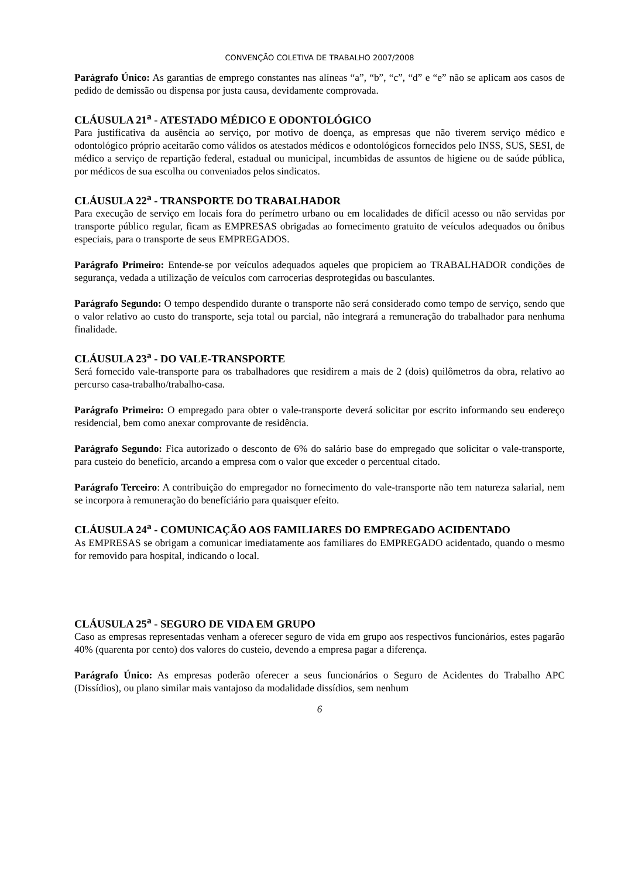CONVENÇÃO COLETIVA DE TRABALHO 2007/2008
Parágrafo Único: As garantias de emprego constantes nas alíneas “a”, “b”, “c”, “d” e “e” não se aplicam aos casos de pedido de demissão ou dispensa por justa causa, devidamente comprovada.
CLÁUSULA 21<sup>a</sup> - ATESTADO MÉDICO E ODONTOLÓGICO
Para justificativa da ausência ao serviço, por motivo de doença, as empresas que não tiverem serviço médico e odontológico próprio aceitarão como válidos os atestados médicos e odontológicos fornecidos pelo INSS, SUS, SESI, de médico a serviço de repartição federal, estadual ou municipal, incumbidas de assuntos de higiene ou de saúde pública, por médicos de sua escolha ou conveniados pelos sindicatos.
CLÁUSULA 22<sup>a</sup> - TRANSPORTE DO TRABALHADOR
Para execução de serviço em locais fora do perímetro urbano ou em localidades de difícil acesso ou não servidas por transporte público regular, ficam as EMPRESAS obrigadas ao fornecimento gratuito de veículos adequados ou ônibus especiais, para o transporte de seus EMPREGADOS.
Parágrafo Primeiro: Entende-se por veículos adequados aqueles que propiciem ao TRABALHADOR condições de segurança, vedada a utilização de veículos com carrocerias desprotegidas ou basculantes.
Parágrafo Segundo: O tempo despendido durante o transporte não será considerado como tempo de serviço, sendo que o valor relativo ao custo do transporte, seja total ou parcial, não integrará a remuneração do trabalhador para nenhuma finalidade.
CLÁUSULA 23<sup>a</sup> - DO VALE-TRANSPORTE
Será fornecido vale-transporte para os trabalhadores que residirem a mais de 2 (dois) quilômetros da obra, relativo ao percurso casa-trabalho/trabalho-casa.
Parágrafo Primeiro: O empregado para obter o vale-transporte deverá solicitar por escrito informando seu endereço residencial, bem como anexar comprovante de residência.
Parágrafo Segundo: Fica autorizado o desconto de 6% do salário base do empregado que solicitar o vale-transporte, para custeio do benefício, arcando a empresa com o valor que exceder o percentual citado.
Parágrafo Terceiro: A contribuição do empregador no fornecimento do vale-transporte não tem natureza salarial, nem se incorpora à remuneração do benefíciário para quaisquer efeito.
CLÁUSULA 24<sup>a</sup> - COMUNICAÇÃO AOS FAMILIARES DO EMPREGADO ACIDENTADO
As EMPRESAS se obrigam a comunicar imediatamente aos familiares do EMPREGADO acidentado, quando o mesmo for removido para hospital, indicando o local.
CLÁUSULA 25<sup>a</sup> - SEGURO DE VIDA EM GRUPO
Caso as empresas representadas venham a oferecer seguro de vida em grupo aos respectivos funcionários, estes pagarão 40% (quarenta por cento) dos valores do custeio, devendo a empresa pagar a diferença.
Parágrafo Único: As empresas poderão oferecer a seus funcionários o Seguro de Acidentes do Trabalho APC (Dissídios), ou plano similar mais vantajoso da modalidade dissídios, sem nenhum
6